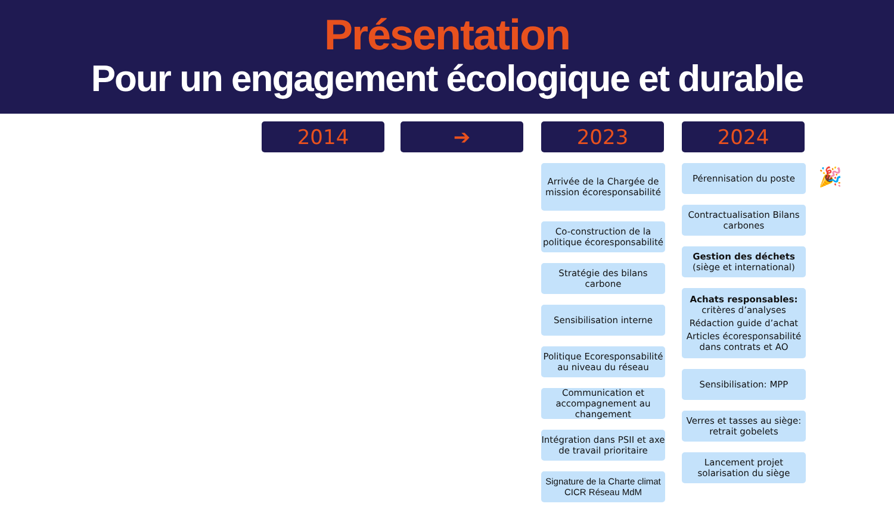Présentation
Pour un engagement écologique et durable
2014 ➔ 2023 2024
Arrivée de la Chargée de mission écoresponsabilité
Co-construction de la politique écoresponsabilité
Stratégie des bilans carbone
Sensibilisation interne
Politique Ecoresponsabilité au niveau du réseau
Communication et accompagnement au changement
Intégration dans PSII et axe de travail prioritaire
Signature de la Charte climat CICR Réseau MdM
Pérennisation du poste
Contractualisation Bilans carbones
Gestion des déchets (siège et international)
Achats responsables:
critères d’analyses
Rédaction guide d’achat
Articles écoresponsabilité dans contrats et AO
Sensibilisation: MPP
Verres et tasses au siège: retrait gobelets
Lancement projet solarisation du siège
🎉